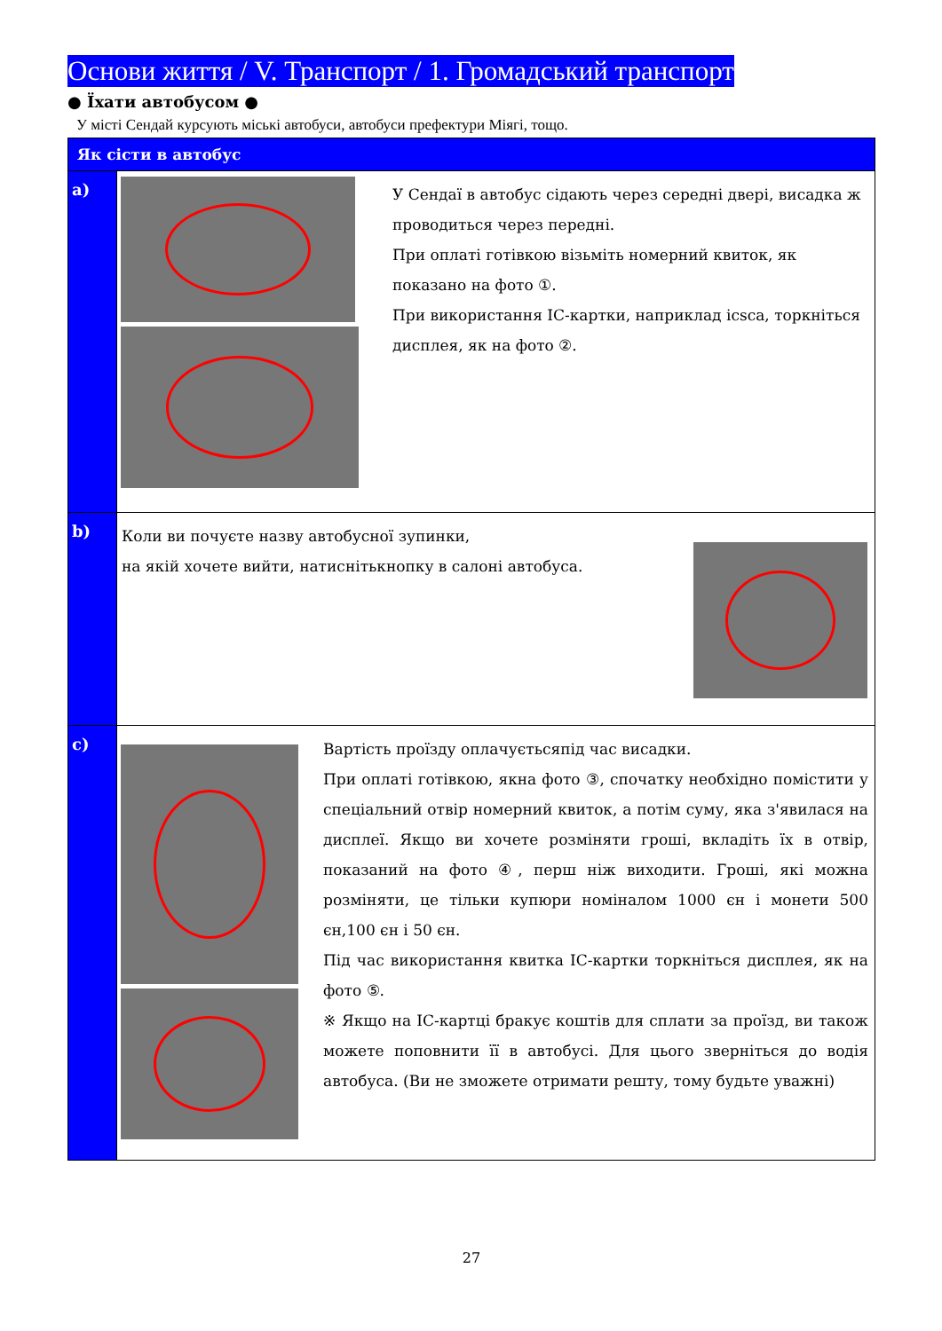Основи життя / V. Транспорт / 1. Громадський транспорт
● Їхати автобусом ●
У місті Сендай курсують міські автобуси, автобуси префектури Міягі, тощо.
| Як сісти в автобус | |
| a) | У Сендаї в автобус сідають через середні двері, висадка ж проводиться через передні. При оплаті готівкою візьміть номерний квиток, як показано на фото ①. При використання IC-картки, наприклад icsca, торкніться дисплея, як на фото ②. |
| b) | Коли ви почуєте назву автобусної зупинки, на якій хочете вийти, натиснітькнопку в салоні автобуса. |
| c) | Вартість проїзду оплачуєтьсяпід час висадки. При оплаті готівкою, якна фото ③, спочатку необхідно помістити у спеціальний отвір номерний квиток, а потім суму, яка з'явилася на дисплеї. Якщо ви хочете розміняти гроші, вкладіть їх в отвір, показаний на фото ④, перш ніж виходити. Гроші, які можна розміняти, це тільки купюри номіналом 1000 єн і монети 500 єн,100 єн і 50 єн. Під час використання квитка IC-картки торкніться дисплея, як на фото ⑤. ※ Якщо на IC-картці бракує коштів для сплати за проїзд, ви також можете поповнити її в автобусі. Для цього зверніться до водія автобуса. (Ви не зможете отримати решту, тому будьте уважні) |
27